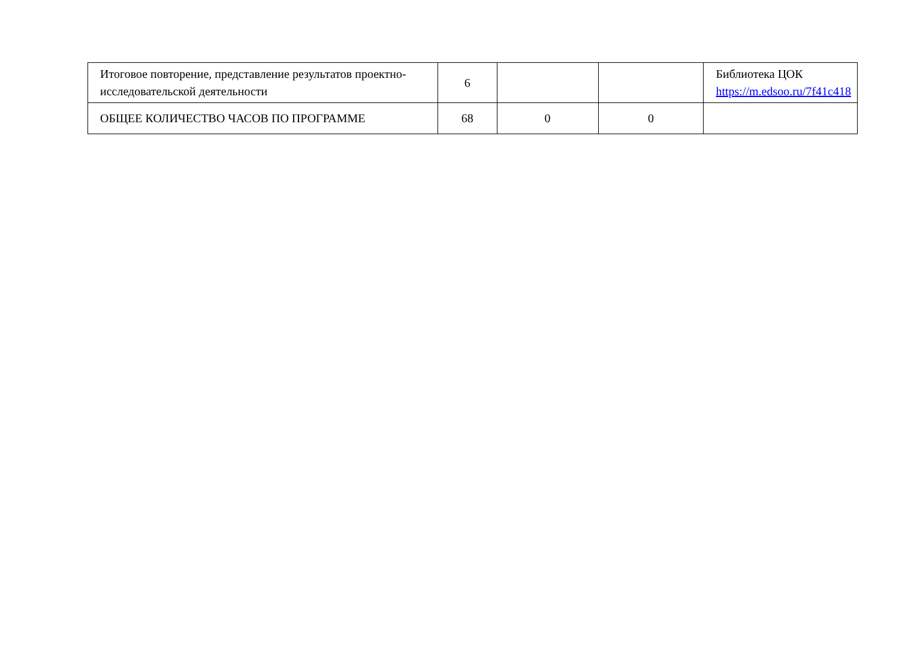| Итоговое повторение, представление результатов проектно-исследовательской деятельности | 6 | | | Библиотека ЦОК https://m.edsoo.ru/7f41c418 |
| ОБЩЕЕ КОЛИЧЕСТВО ЧАСОВ ПО ПРОГРАММЕ | 68 | 0 | 0 | |